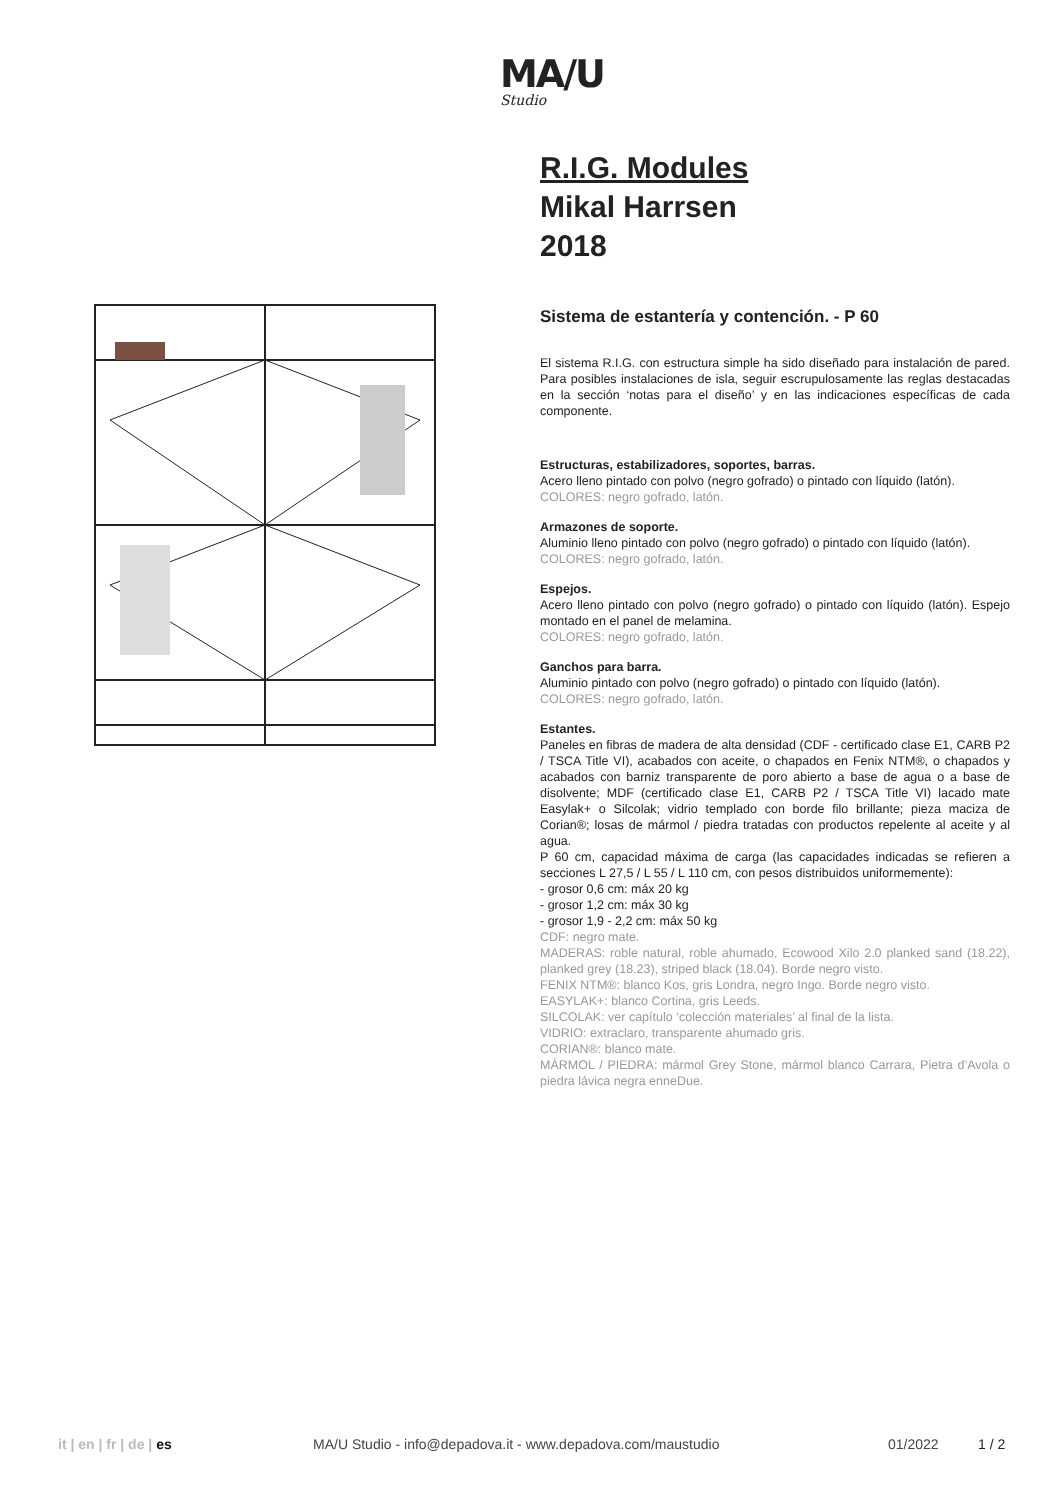MA/U
Studio
R.I.G. Modules
Mikal Harrsen
2018
Sistema de estantería y contención. - P 60
El sistema R.I.G. con estructura simple ha sido diseñado para instalación de pared. Para posibles instalaciones de isla, seguir escrupulosamente las reglas destacadas en la sección ‘notas para el diseño’ y en las indicaciones específicas de cada componente.
Estructuras, estabilizadores, soportes, barras.
Acero lleno pintado con polvo (negro gofrado) o pintado con líquido (latón).
COLORES: negro gofrado, latón.
Armazones de soporte.
Aluminio lleno pintado con polvo (negro gofrado) o pintado con líquido (latón).
COLORES: negro gofrado, latón.
Espejos.
Acero lleno pintado con polvo (negro gofrado) o pintado con líquido (latón). Espejo montado en el panel de melamina.
COLORES: negro gofrado, latón.
Ganchos para barra.
Aluminio pintado con polvo (negro gofrado) o pintado con líquido (latón).
COLORES: negro gofrado, latón.
Estantes.
Paneles en fibras de madera de alta densidad (CDF - certificado clase E1, CARB P2 / TSCA Title VI), acabados con aceite, o chapados en Fenix NTM®, o chapados y acabados con barniz transparente de poro abierto a base de agua o a base de disolvente; MDF (certificado clase E1, CARB P2 / TSCA Title VI) lacado mate Easylak+ o Silcolak; vidrio templado con borde filo brillante; pieza maciza de Corian®; losas de mármol / piedra tratadas con productos repelente al aceite y al agua.
P 60 cm, capacidad máxima de carga (las capacidades indicadas se refieren a secciones L 27,5 / L 55 / L 110 cm, con pesos distribuidos uniformemente):
- grosor 0,6 cm: máx 20 kg
- grosor 1,2 cm: máx 30 kg
- grosor 1,9 - 2,2 cm: máx 50 kg
CDF: negro mate.
MADERAS: roble natural, roble ahumado, Ecowood Xilo 2.0 planked sand (18.22), planked grey (18.23), striped black (18.04). Borde negro visto.
FENIX NTM®: blanco Kos, gris Londra, negro Ingo. Borde negro visto.
EASYLAK+: blanco Cortina, gris Leeds.
SILCOLAK: ver capítulo ‘colección materiales’ al final de la lista.
VIDRIO: extraclaro, transparente ahumado gris.
CORIAN®: blanco mate.
MÁRMOL / PIEDRA: mármol Grey Stone, mármol blanco Carrara, Pietra d’Avola o piedra lávica negra enneDue.
it | en | fr | de | es MA/U Studio - info@depadova.it - www.depadova.com/maustudio 01/2022 1 / 2